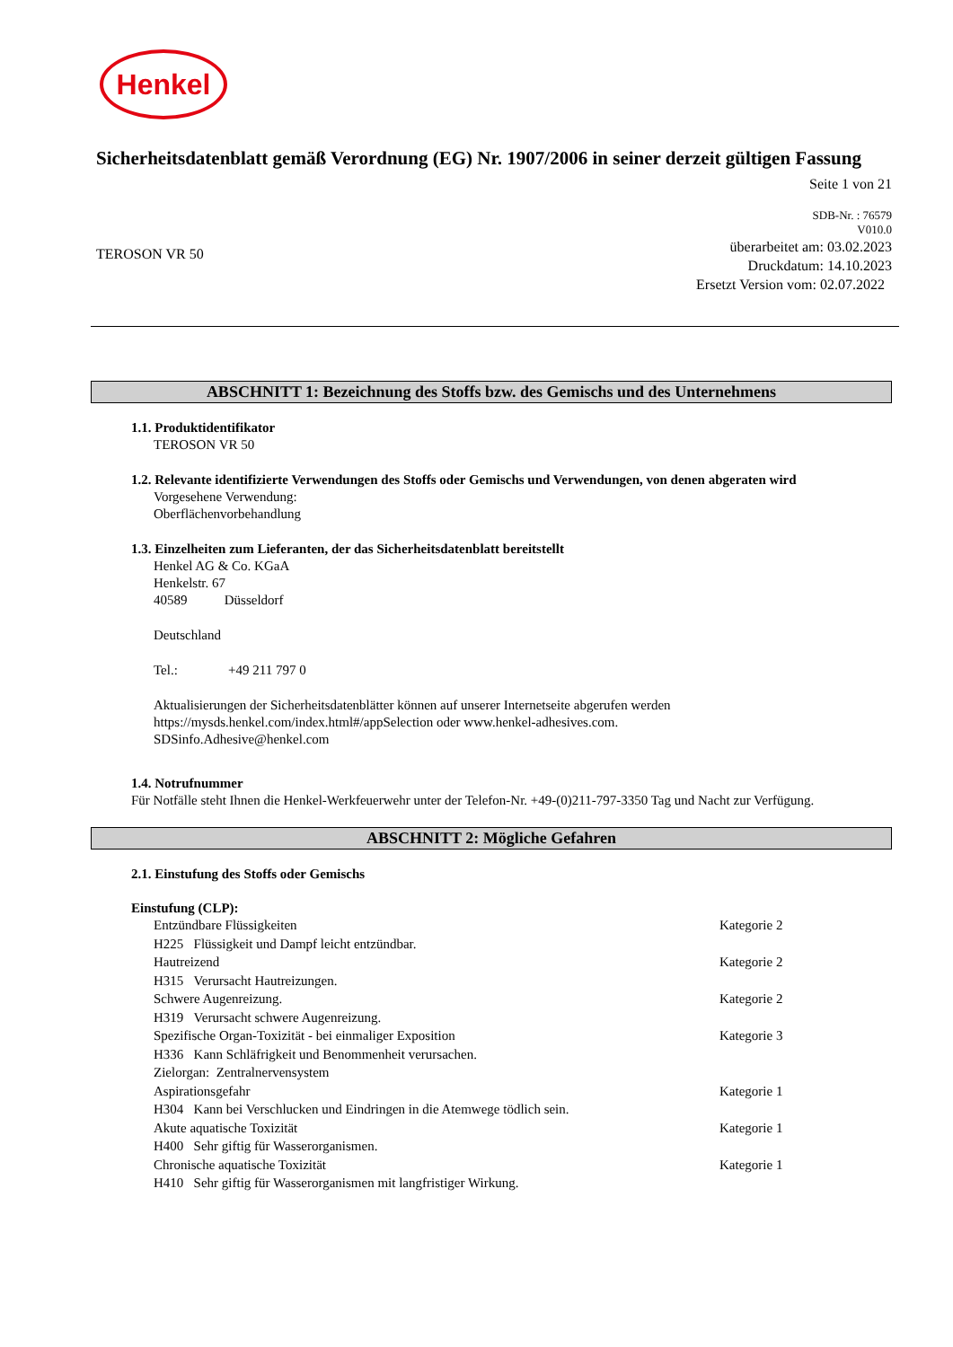Henkel
Sicherheitsdatenblatt gemäß Verordnung (EG) Nr. 1907/2006 in seiner derzeit gültigen Fassung
Seite 1 von 21
SDB-Nr. : 76579
V010.0
TEROSON VR 50
überarbeitet am: 03.02.2023
Druckdatum: 14.10.2023
Ersetzt Version vom: 02.07.2022
ABSCHNITT 1: Bezeichnung des Stoffs bzw. des Gemischs und des Unternehmens
1.1. Produktidentifikator
TEROSON VR 50
1.2. Relevante identifizierte Verwendungen des Stoffs oder Gemischs und Verwendungen, von denen abgeraten wird
Vorgesehene Verwendung:
Oberflächenvorbehandlung
1.3. Einzelheiten zum Lieferanten, der das Sicherheitsdatenblatt bereitstellt
Henkel AG & Co. KGaA
Henkelstr. 67
40589 Düsseldorf
Deutschland
Tel.: +49 211 797 0
Aktualisierungen der Sicherheitsdatenblätter können auf unserer Internetseite abgerufen werden
https://mysds.henkel.com/index.html#/appSelection oder www.henkel-adhesives.com.
SDSinfo.Adhesive@henkel.com
1.4. Notrufnummer
Für Notfälle steht Ihnen die Henkel-Werkfeuerwehr unter der Telefon-Nr. +49-(0)211-797-3350 Tag und Nacht zur Verfügung.
ABSCHNITT 2: Mögliche Gefahren
2.1. Einstufung des Stoffs oder Gemischs
Einstufung (CLP):
| Entzündbare Flüssigkeiten | Kategorie 2 |
| H225 Flüssigkeit und Dampf leicht entzündbar. | |
| Hautreizend | Kategorie 2 |
| H315 Verursacht Hautreizungen. | |
| Schwere Augenreizung. | Kategorie 2 |
| H319 Verursacht schwere Augenreizung. | |
| Spezifische Organ-Toxizität - bei einmaliger Exposition | Kategorie 3 |
| H336 Kann Schläfrigkeit und Benommenheit verursachen. | |
| Zielorgan: Zentralnervensystem | |
| Aspirationsgefahr | Kategorie 1 |
| H304 Kann bei Verschlucken und Eindringen in die Atemwege tödlich sein. | |
| Akute aquatische Toxizität | Kategorie 1 |
| H400 Sehr giftig für Wasserorganismen. | |
| Chronische aquatische Toxizität | Kategorie 1 |
| H410 Sehr giftig für Wasserorganismen mit langfristiger Wirkung. | |